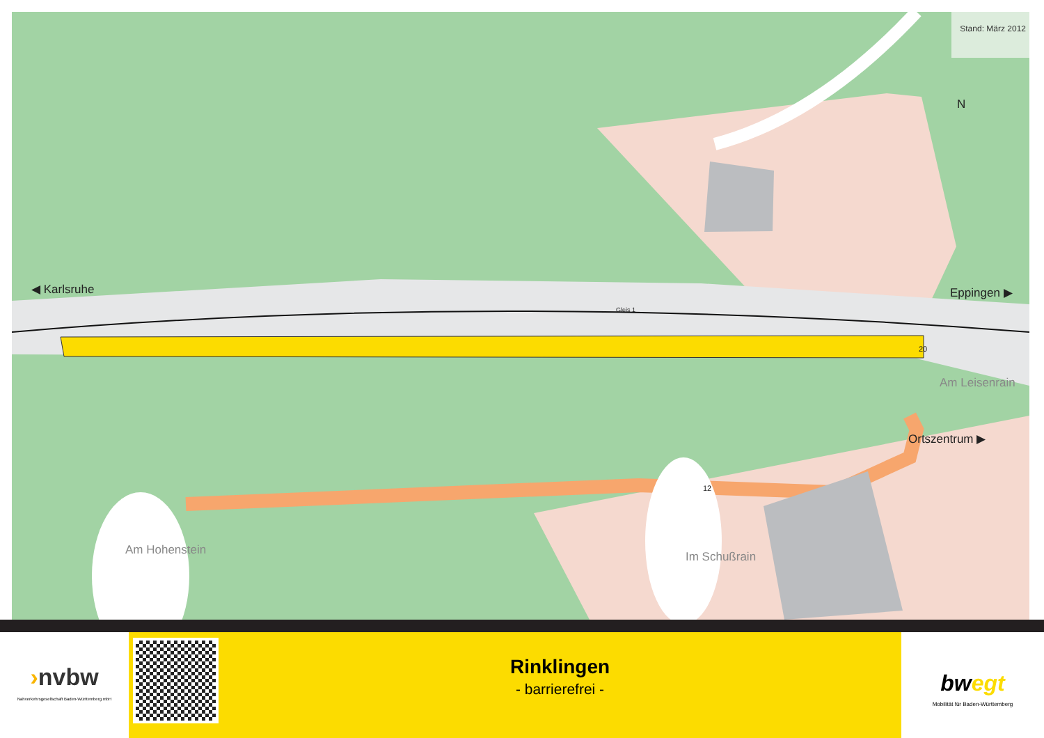Stand: März 2012
◀ Karlsruhe Eppingen ▶
Gleis 1
Am Leisenrain
Ortszentrum ▶
20
12
Am Hohenstein Im Schußrain
N
›nvbw
Nahverkehrsgesellschaft Baden-Württemberg mbH
Rinklingen
- barrierefrei -
bwegt
Mobilität für Baden-Württemberg